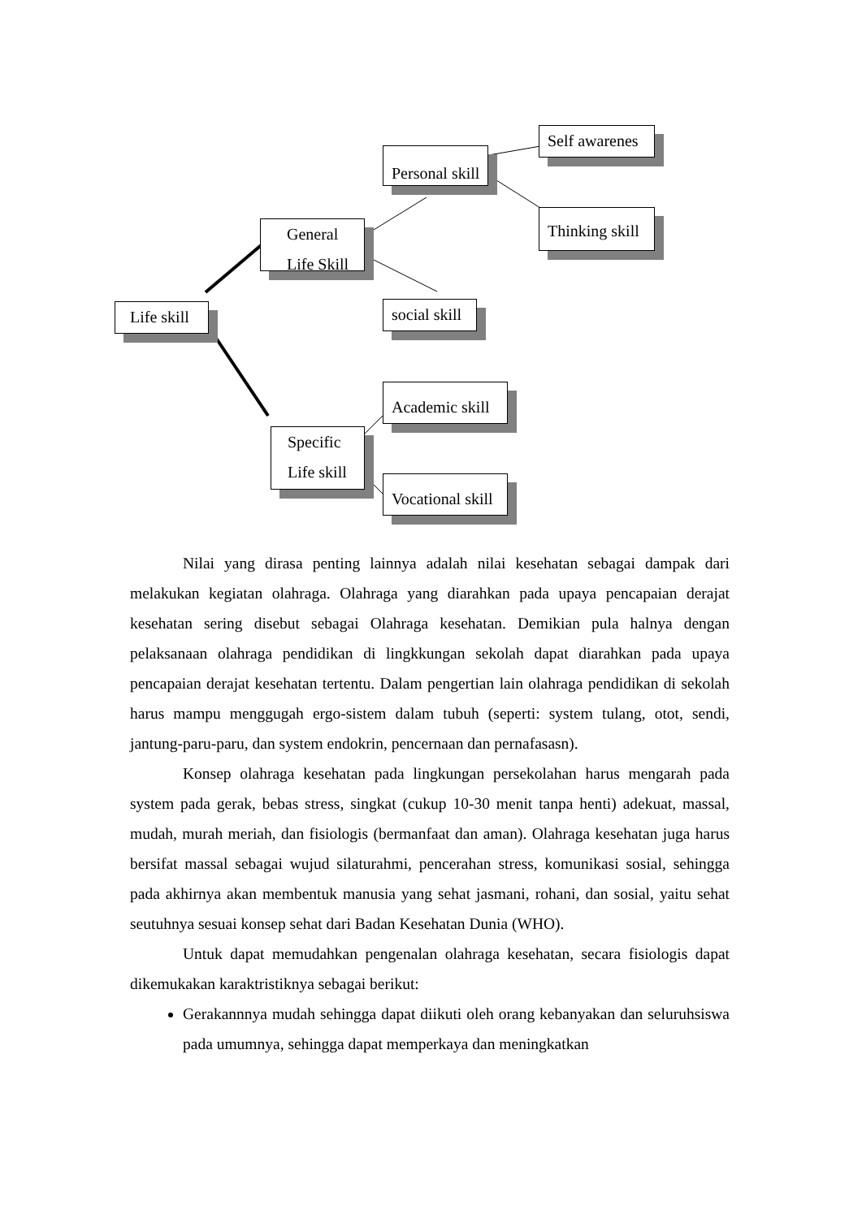Self awarenes
Personal skill
Thinking skill
General
Life Skill
Life skill
social skill
Academic skill
Specific
Life skill
Vocational skill
Nilai yang dirasa penting lainnya adalah nilai kesehatan sebagai dampak dari melakukan kegiatan olahraga. Olahraga yang diarahkan pada upaya pencapaian derajat kesehatan sering disebut sebagai Olahraga kesehatan. Demikian pula halnya dengan pelaksanaan olahraga pendidikan di lingkkungan sekolah dapat diarahkan pada upaya pencapaian derajat kesehatan tertentu. Dalam pengertian lain olahraga pendidikan di sekolah harus mampu menggugah ergo-sistem dalam tubuh (seperti: system tulang, otot, sendi, jantung-paru-paru, dan system endokrin, pencernaan dan pernafasasn).
Konsep olahraga kesehatan pada lingkungan persekolahan harus mengarah pada system pada gerak, bebas stress, singkat (cukup 10-30 menit tanpa henti) adekuat, massal, mudah, murah meriah, dan fisiologis (bermanfaat dan aman). Olahraga kesehatan juga harus bersifat massal sebagai wujud silaturahmi, pencerahan stress, komunikasi sosial, sehingga pada akhirnya akan membentuk manusia yang sehat jasmani, rohani, dan sosial, yaitu sehat seutuhnya sesuai konsep sehat dari Badan Kesehatan Dunia (WHO).
Untuk dapat memudahkan pengenalan olahraga kesehatan, secara fisiologis dapat dikemukakan karaktristiknya sebagai berikut:
Gerakannnya mudah sehingga dapat diikuti oleh orang kebanyakan dan seluruhsiswa pada umumnya, sehingga dapat memperkaya dan meningkatkan